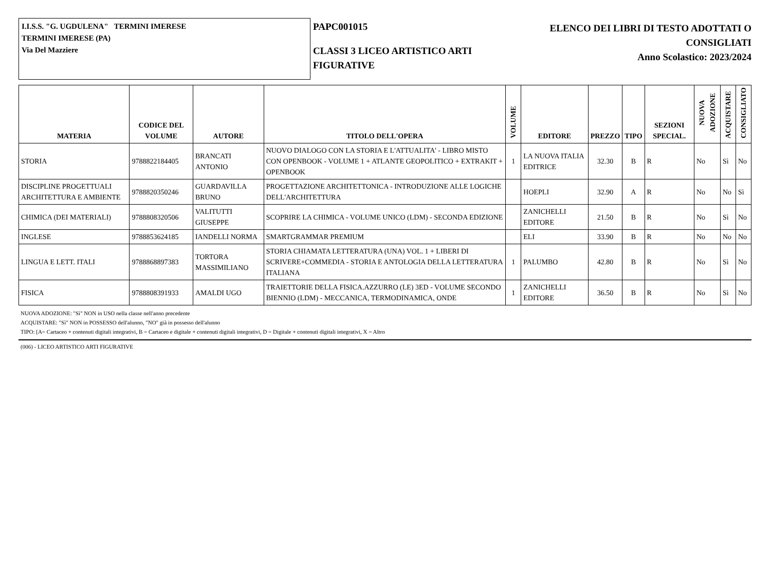I.I.S.S. "G. UGDULENA" TERMINI IMERESE
TERMINI IMERESE (PA)
Via Del Mazziere
PAPC001015
CLASSI 3 LICEO ARTISTICO ARTI FIGURATIVE
ELENCO DEI LIBRI DI TESTO ADOTTATI O
CONSIGLIATI
Anno Scolastico: 2023/2024
| MATERIA | CODICE DEL VOLUME | AUTORE | TITOLO DELL'OPERA | VOLUME | EDITORE | PREZZO | TIPO | SEZIONI SPECIAL. | NUOVA ADOZIONE | ACQUISTARE | CONSIGLIATO |
| --- | --- | --- | --- | --- | --- | --- | --- | --- | --- | --- | --- |
| STORIA | 9788822184405 | BRANCATI ANTONIO | NUOVO DIALOGO CON LA STORIA E L'ATTUALITA' - LIBRO MISTO CON OPENBOOK - VOLUME 1 + ATLANTE GEOPOLITICO + EXTRAKIT + OPENBOOK | 1 | LA NUOVA ITALIA EDITRICE | 32.30 | B | R | No | Sì | No |
| DISCIPLINE PROGETTUALI ARCHITETTURA E AMBIENTE | 9788820350246 | GUARDAVILLA BRUNO | PROGETTAZIONE ARCHITETTONICA - INTRODUZIONE ALLE LOGICHE DELL'ARCHITETTURA | | HOEPLI | 32.90 | A | R | No | No | Sì |
| CHIMICA (DEI MATERIALI) | 9788808320506 | VALITUTTI GIUSEPPE | SCOPRIRE LA CHIMICA - VOLUME UNICO (LDM) - SECONDA EDIZIONE | | ZANICHELLI EDITORE | 21.50 | B | R | No | Sì | No |
| INGLESE | 9788853624185 | IANDELLI NORMA | SMARTGRAMMAR PREMIUM | | ELI | 33.90 | B | R | No | No | No |
| LINGUA E LETT. ITALI | 9788868897383 | TORTORA MASSIMILIANO | STORIA CHIAMATA LETTERATURA (UNA) VOL. 1 + LIBERI DI SCRIVERE+COMMEDIA - STORIA E ANTOLOGIA DELLA LETTERATURA ITALIANA | 1 | PALUMBO | 42.80 | B | R | No | Sì | No |
| FISICA | 9788808391933 | AMALDI UGO | TRAIETTORIE DELLA FISICA.AZZURRO (LE) 3ED - VOLUME SECONDO BIENNIO (LDM) - MECCANICA, TERMODINAMICA, ONDE | 1 | ZANICHELLI EDITORE | 36.50 | B | R | No | Sì | No |
NUOVA ADOZIONE: "Sì" NON in USO nella classe nell'anno precedente
ACQUISTARE: "Sì" NON in POSSESSO dell'alunno, "NO" già in possesso dell'alunno
TIPO: [A= Cartaceo + contenuti digitali integrativi, B = Cartaceo e digitale + contenuti digitali integrativi, D = Digitale + contenuti digitali integrativi, X = Altro
(006) - LICEO ARTISTICO ARTI FIGURATIVE